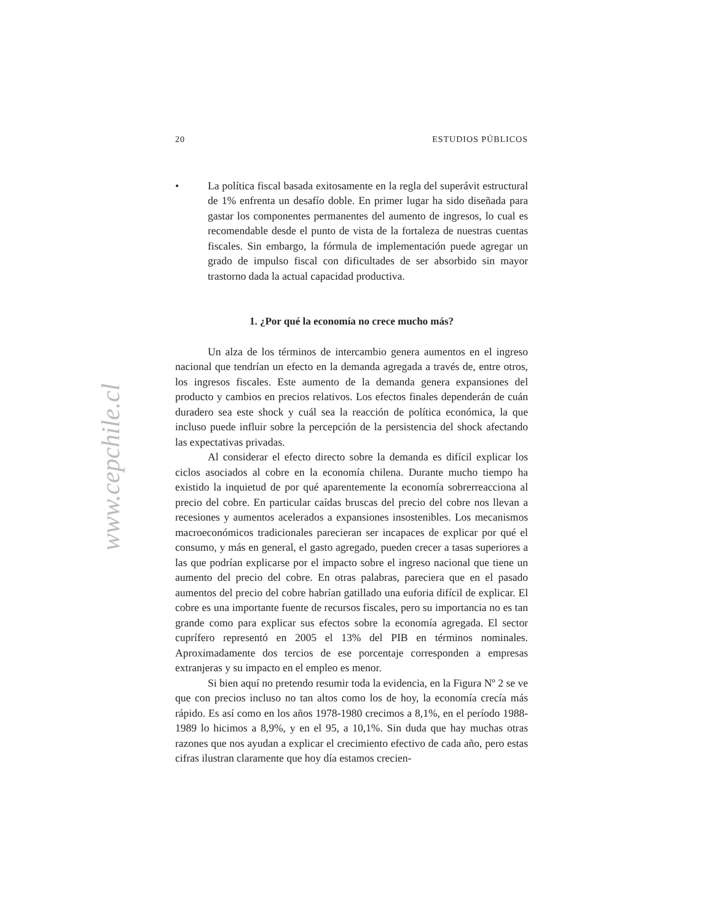www.cepchile.cl
20 ESTUDIOS PÚBLICOS
• La política fiscal basada exitosamente en la regla del superávit estructural de 1% enfrenta un desafío doble. En primer lugar ha sido diseñada para gastar los componentes permanentes del aumento de ingresos, lo cual es recomendable desde el punto de vista de la fortaleza de nuestras cuentas fiscales. Sin embargo, la fórmula de implementación puede agregar un grado de impulso fiscal con dificultades de ser absorbido sin mayor trastorno dada la actual capacidad productiva.
1. ¿Por qué la economía no crece mucho más?
Un alza de los términos de intercambio genera aumentos en el ingreso nacional que tendrían un efecto en la demanda agregada a través de, entre otros, los ingresos fiscales. Este aumento de la demanda genera expansiones del producto y cambios en precios relativos. Los efectos finales dependerán de cuán duradero sea este shock y cuál sea la reacción de política económica, la que incluso puede influir sobre la percepción de la persistencia del shock afectando las expectativas privadas.
Al considerar el efecto directo sobre la demanda es difícil explicar los ciclos asociados al cobre en la economía chilena. Durante mucho tiempo ha existido la inquietud de por qué aparentemente la economía sobrerreacciona al precio del cobre. En particular caídas bruscas del precio del cobre nos llevan a recesiones y aumentos acelerados a expansiones insostenibles. Los mecanismos macroeconómicos tradicionales parecieran ser incapaces de explicar por qué el consumo, y más en general, el gasto agregado, pueden crecer a tasas superiores a las que podrían explicarse por el impacto sobre el ingreso nacional que tiene un aumento del precio del cobre. En otras palabras, pareciera que en el pasado aumentos del precio del cobre habrían gatillado una euforia difícil de explicar. El cobre es una importante fuente de recursos fiscales, pero su importancia no es tan grande como para explicar sus efectos sobre la economía agregada. El sector cuprífero representó en 2005 el 13% del PIB en términos nominales. Aproximadamente dos tercios de ese porcentaje corresponden a empresas extranjeras y su impacto en el empleo es menor.
Si bien aquí no pretendo resumir toda la evidencia, en la Figura Nº 2 se ve que con precios incluso no tan altos como los de hoy, la economía crecía más rápido. Es así como en los años 1978-1980 crecimos a 8,1%, en el período 1988-1989 lo hicimos a 8,9%, y en el 95, a 10,1%. Sin duda que hay muchas otras razones que nos ayudan a explicar el crecimiento efectivo de cada año, pero estas cifras ilustran claramente que hoy día estamos crecien-